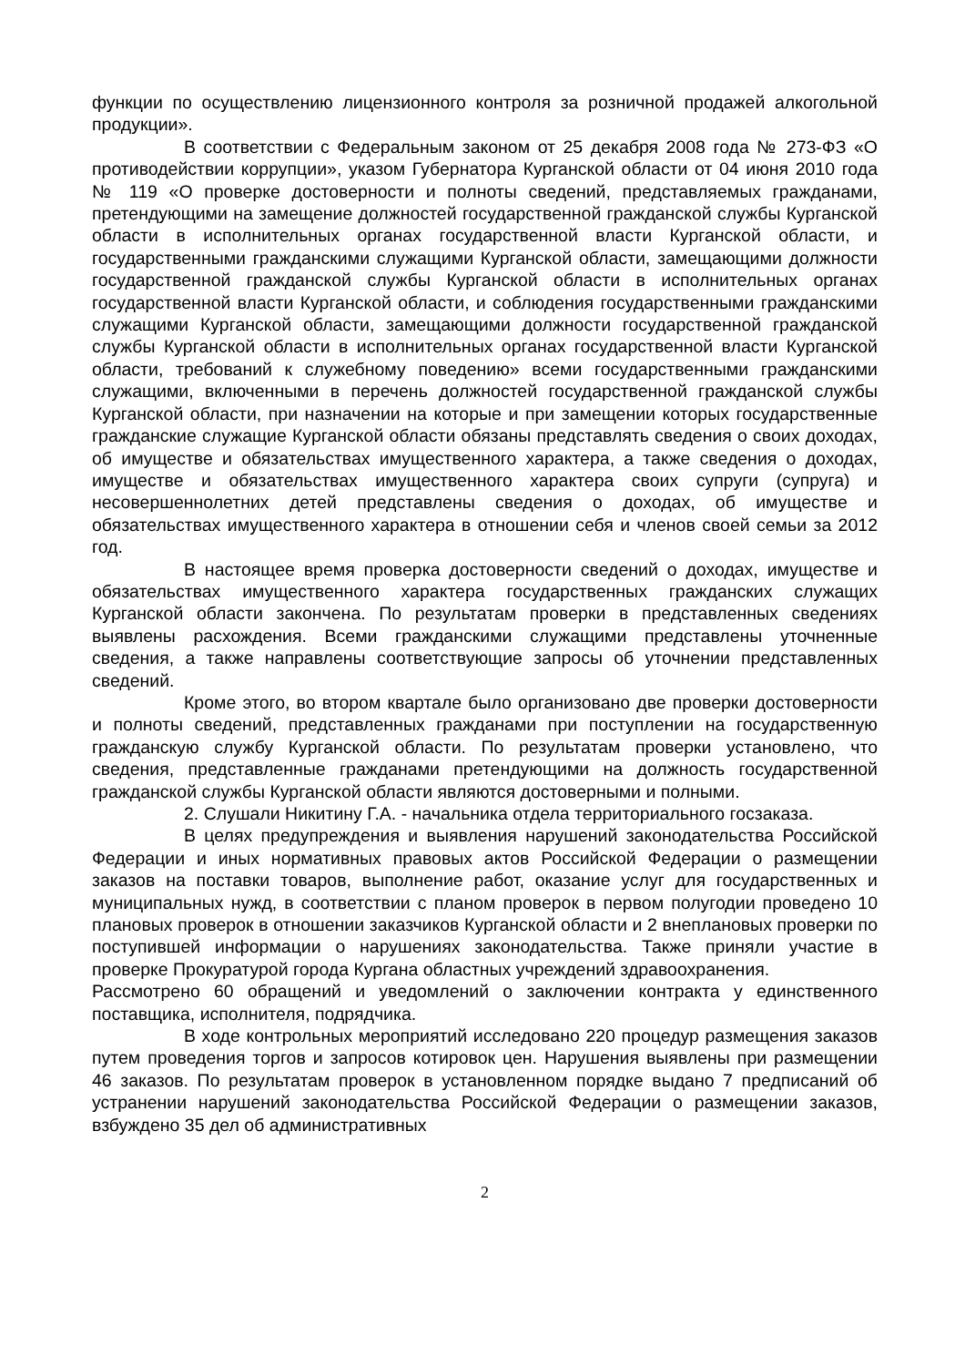функции по осуществлению лицензионного контроля за розничной продажей алкогольной продукции».
В соответствии с Федеральным законом от 25 декабря 2008 года № 273-ФЗ «О противодействии коррупции», указом Губернатора Курганской области от 04 июня 2010 года № 119 «О проверке достоверности и полноты сведений, представляемых гражданами, претендующими на замещение должностей государственной гражданской службы Курганской области в исполнительных органах государственной власти Курганской области, и государственными гражданскими служащими Курганской области, замещающими должности государственной гражданской службы Курганской области в исполнительных органах государственной власти Курганской области, и соблюдения государственными гражданскими служащими Курганской области, замещающими должности государственной гражданской службы Курганской области в исполнительных органах государственной власти Курганской области, требований к служебному поведению» всеми государственными гражданскими служащими, включенными в перечень должностей государственной гражданской службы Курганской области, при назначении на которые и при замещении которых государственные гражданские служащие Курганской области обязаны представлять сведения о своих доходах, об имуществе и обязательствах имущественного характера, а также сведения о доходах, имуществе и обязательствах имущественного характера своих супруги (супруга) и несовершеннолетних детей представлены сведения о доходах, об имуществе и обязательствах имущественного характера в отношении себя и членов своей семьи за 2012 год.
В настоящее время проверка достоверности сведений о доходах, имуществе и обязательствах имущественного характера государственных гражданских служащих Курганской области закончена. По результатам проверки в представленных сведениях выявлены расхождения. Всеми гражданскими служащими представлены уточненные сведения, а также направлены соответствующие запросы об уточнении представленных сведений.
Кроме этого, во втором квартале было организовано две проверки достоверности и полноты сведений, представленных гражданами при поступлении на государственную гражданскую службу Курганской области. По результатам проверки установлено, что сведения, представленные гражданами претендующими на должность государственной гражданской службы Курганской области являются достоверными и полными.
2. Слушали Никитину Г.А. - начальника отдела территориального госзаказа.
В целях предупреждения и выявления нарушений законодательства Российской Федерации и иных нормативных правовых актов Российской Федерации о размещении заказов на поставки товаров, выполнение работ, оказание услуг для государственных и муниципальных нужд, в соответствии с планом проверок в первом полугодии проведено 10 плановых проверок в отношении заказчиков Курганской области и 2 внеплановых проверки по поступившей информации о нарушениях законодательства. Также приняли участие в проверке Прокуратурой города Кургана областных учреждений здравоохранения.
Рассмотрено 60 обращений и уведомлений о заключении контракта у единственного поставщика, исполнителя, подрядчика.
В ходе контрольных мероприятий исследовано 220 процедур размещения заказов путем проведения торгов и запросов котировок цен. Нарушения выявлены при размещении 46 заказов. По результатам проверок в установленном порядке выдано 7 предписаний об устранении нарушений законодательства Российской Федерации о размещении заказов, взбуждено 35 дел об административных
2